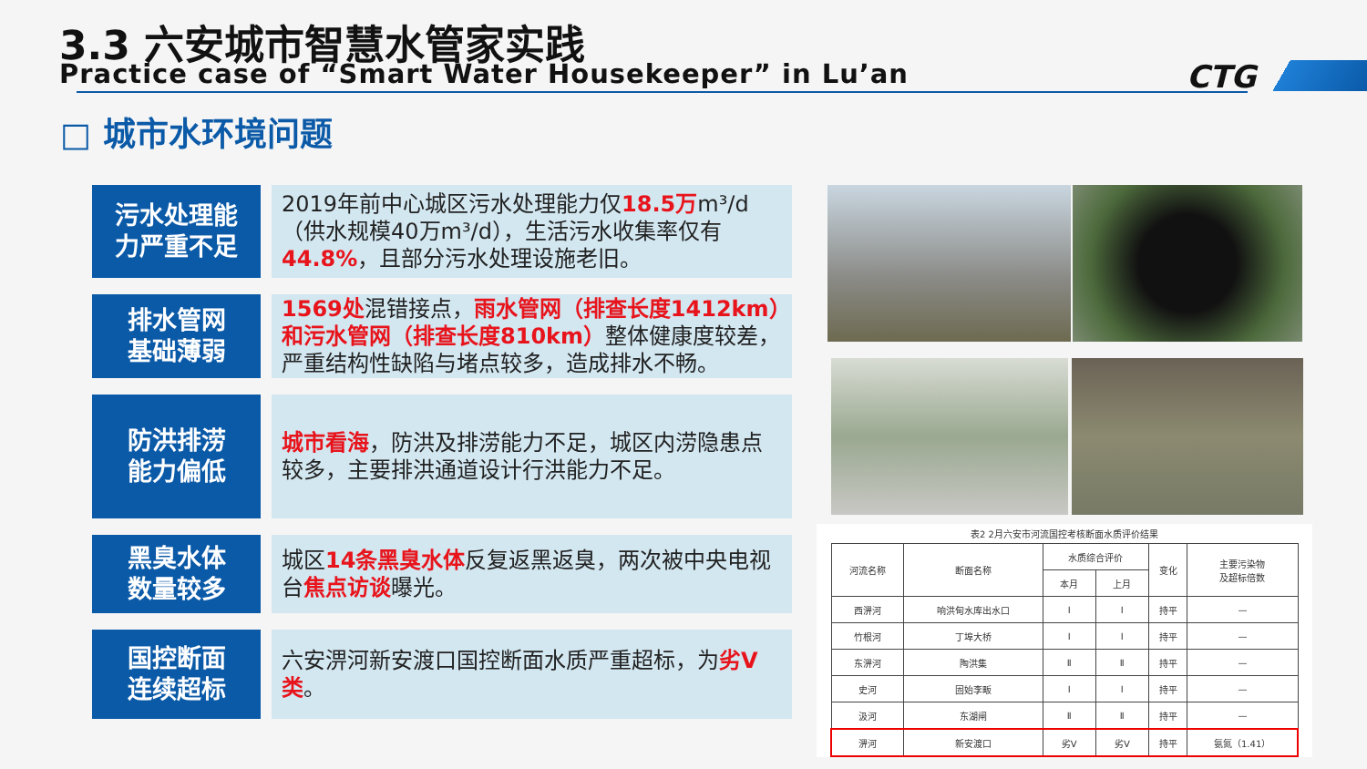3.3 六安城市智慧水管家实践
Practice case of “Smart Water Housekeeper” in Lu’an
CTG
□ 城市水环境问题
污水处理能
力严重不足
2019年前中心城区污水处理能力仅18.5万m³/d（供水规模40万m³/d），生活污水收集率仅有44.8%，且部分污水处理设施老旧。
排水管网
基础薄弱
1569处混错接点，雨水管网（排查长度1412km）和污水管网（排查长度810km）整体健康度较差，严重结构性缺陷与堵点较多，造成排水不畅。
防洪排涝
能力偏低
城市看海，防洪及排涝能力不足，城区内涝隐患点较多，主要排洪通道设计行洪能力不足。
黑臭水体
数量较多
城区14条黑臭水体反复返黑返臭，两次被中央电视台焦点访谈曝光。
国控断面
连续超标
六安淠河新安渡口国控断面水质严重超标，为劣V类。
表2 2月六安市河流国控考核断面水质评价结果
| 河流名称 | 断面名称 | 水质综合评价 | | 变化 | 主要污染物 及超标倍数 |
| --- | --- | --- | --- | --- | --- |
| | | 本月 | 上月 | | |
| 西淠河 | 响洪甸水库出水口 | Ⅰ | Ⅰ | 持平 | — |
| 竹根河 | 丁埠大桥 | Ⅰ | Ⅰ | 持平 | — |
| 东淠河 | 陶洪集 | Ⅱ | Ⅱ | 持平 | — |
| 史河 | 固始李畈 | Ⅰ | Ⅰ | 持平 | — |
| 汲河 | 东湖闸 | Ⅱ | Ⅱ | 持平 | — |
| 淠河 | 新安渡口 | 劣Ⅴ | 劣Ⅴ | 持平 | 氨氮（1.41） |